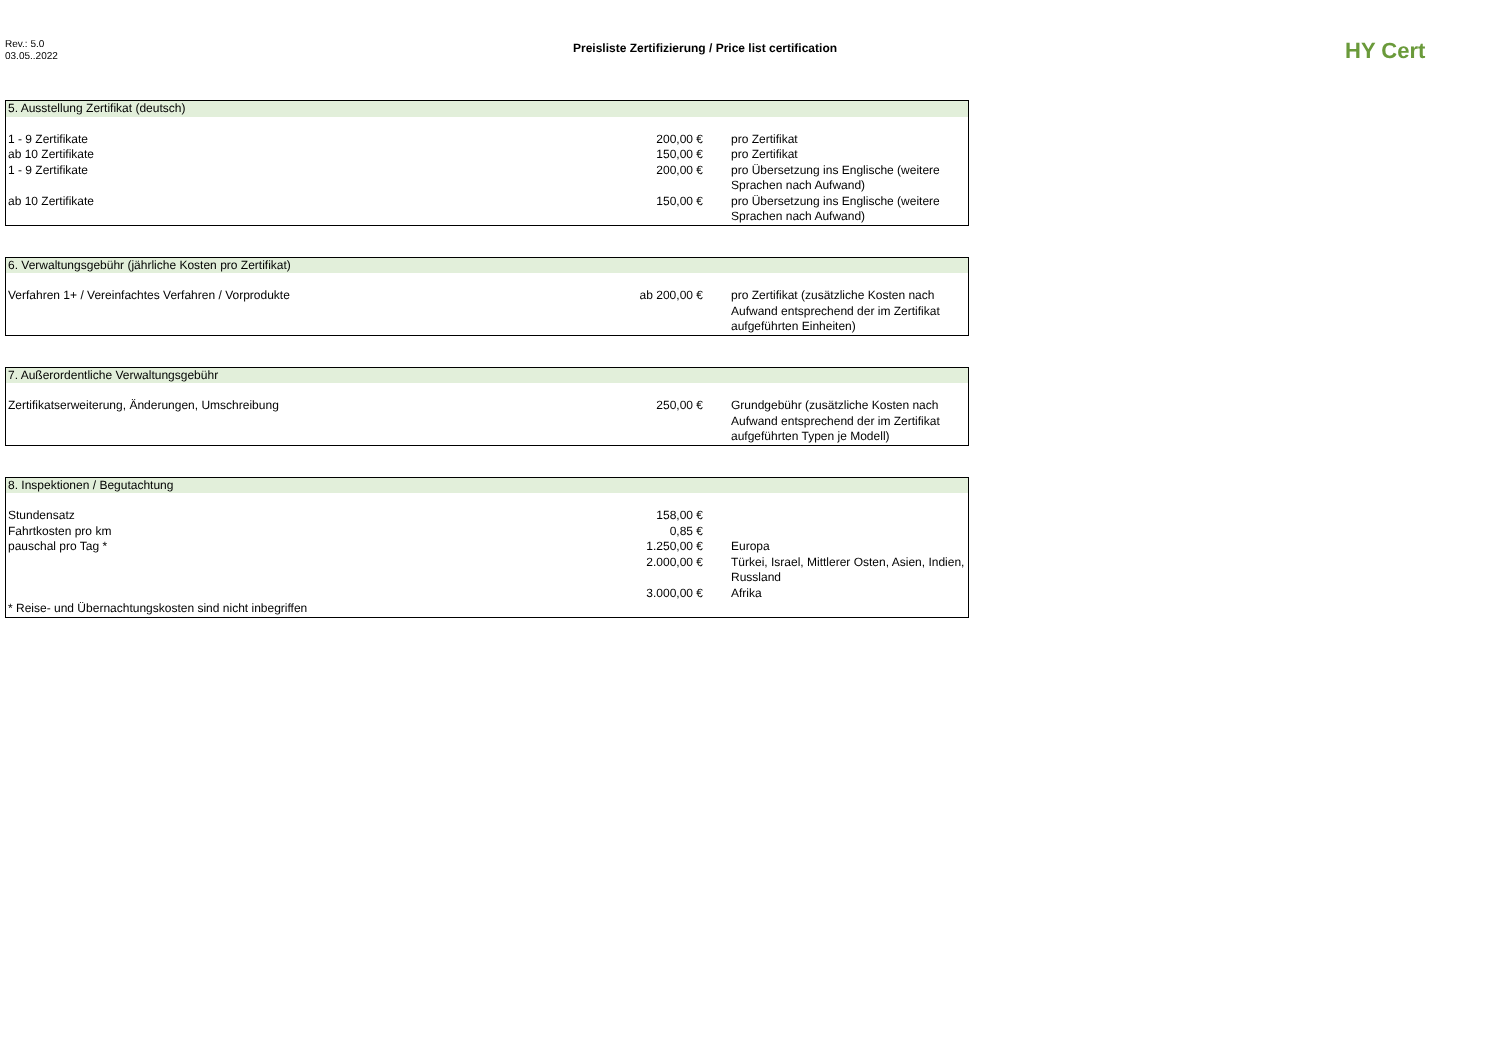Rev.: 5.0
03.05..2022
Preisliste Zertifizierung / Price list certification
HY Cert
| 5. Ausstellung Zertifikat (deutsch) | | |
| --- | --- | --- |
| 1 - 9 Zertifikate | 200,00 € | pro Zertifikat |
| ab 10 Zertifikate | 150,00 € | pro Zertifikat |
| 1 - 9 Zertifikate | 200,00 € | pro Übersetzung ins Englische (weitere Sprachen nach Aufwand) |
| ab 10 Zertifikate | 150,00 € | pro Übersetzung ins Englische (weitere Sprachen nach Aufwand) |
| 6. Verwaltungsgebühr (jährliche Kosten pro Zertifikat) | | |
| --- | --- | --- |
| Verfahren 1+ / Vereinfachtes Verfahren / Vorprodukte | ab 200,00 € | pro Zertifikat (zusätzliche Kosten nach Aufwand entsprechend der im Zertifikat aufgeführten Einheiten) |
| 7. Außerordentliche Verwaltungsgebühr | | |
| --- | --- | --- |
| Zertifikatserweiterung, Änderungen, Umschreibung | 250,00 € | Grundgebühr (zusätzliche Kosten nach Aufwand entsprechend der im Zertifikat aufgeführten Typen je Modell) |
| 8. Inspektionen / Begutachtung | | |
| --- | --- | --- |
| Stundensatz | 158,00 € | |
| Fahrtkosten pro km | 0,85 € | |
| pauschal pro Tag * | 1.250,00 € | Europa |
| | 2.000,00 € | Türkei, Israel, Mittlerer Osten, Asien, Indien, Russland |
| | 3.000,00 € | Afrika |
| * Reise- und Übernachtungskosten sind nicht inbegriffen | | |